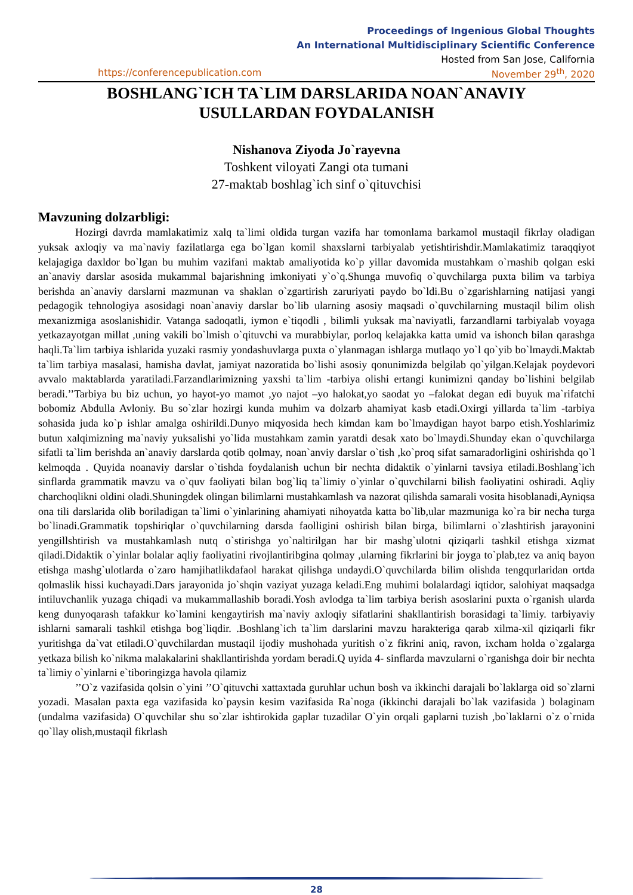Proceedings of Ingenious Global Thoughts
An International Multidisciplinary Scientific Conference
Hosted from San Jose, California
https://conferencepublication.com November 29<sup>th</sup>, 2020
BOSHLANG`ICH TA`LIM DARSLARIDA NOAN`ANAVIY
USULLARDAN FOYDALANISH
Nishanova Ziyoda Jo`rayevna
Toshkent viloyati Zangi ota tumani
27-maktab boshlag`ich sinf o`qituvchisi
Mavzuning dolzarbligi:
Hozirgi davrda mamlakatimiz xalq ta`limi oldida turgan vazifa har tomonlama barkamol mustaqil fikrlay oladigan yuksak axloqiy va ma`naviy fazilatlarga ega bo`lgan komil shaxslarni tarbiyalab yetishtirishdir.Mamlakatimiz taraqqiyot kelajagiga daxldor bo`lgan bu muhim vazifani maktab amaliyotida ko`p yillar davomida mustahkam o`rnashib qolgan eski an`anaviy darslar asosida mukammal bajarishning imkoniyati y`o`q.Shunga muvofiq o`quvchilarga puxta bilim va tarbiya berishda an`anaviy darslarni mazmunan va shaklan o`zgartirish zaruriyati paydo bo`ldi.Bu o`zgarishlarning natijasi yangi pedagogik tehnologiya asosidagi noan`anaviy darslar bo`lib ularning asosiy maqsadi o`quvchilarning mustaqil bilim olish mexanizmiga asoslanishidir. Vatanga sadoqatli, iymon e`tiqodli , bilimli yuksak ma`naviyatli, farzandlarni tarbiyalab voyaga yetkazayotgan millat ,uning vakili bo`lmish o`qituvchi va murabbiylar, porloq kelajakka katta umid va ishonch bilan qarashga haqli.Ta`lim tarbiya ishlarida yuzaki rasmiy yondashuvlarga puxta o`ylanmagan ishlarga mutlaqo yo`l qo`yib bo`lmaydi.Maktab ta`lim tarbiya masalasi, hamisha davlat, jamiyat nazoratida bo`lishi asosiy qonunimizda belgilab qo`yilgan.Kelajak poydevori avvalo maktablarda yaratiladi.Farzandlarimizning yaxshi ta`lim -tarbiya olishi ertangi kunimizni qanday bo`lishini belgilab beradi.’’Tarbiya bu biz uchun, yo hayot-yo mamot ,yo najot –yo halokat,yo saodat yo –falokat degan edi buyuk ma`rifatchi bobomiz Abdulla Avloniy. Bu so`zlar hozirgi kunda muhim va dolzarb ahamiyat kasb etadi.Oxirgi yillarda ta`lim -tarbiya sohasida juda ko`p ishlar amalga oshirildi.Dunyo miqyosida hech kimdan kam bo`lmaydigan hayot barpo etish.Yoshlarimiz butun xalqimizning ma`naviy yuksalishi yo`lida mustahkam zamin yaratdi desak xato bo`lmaydi.Shunday ekan o`quvchilarga sifatli ta`lim berishda an`anaviy darslarda qotib qolmay, noan`anviy darslar o`tish ,ko`proq sifat samaradorligini oshirishda qo`l kelmoqda . Quyida noanaviy darslar o`tishda foydalanish uchun bir nechta didaktik o`yinlarni tavsiya etiladi.Boshlang`ich sinflarda grammatik mavzu va o`quv faoliyati bilan bog`liq ta`limiy o`yinlar o`quvchilarni bilish faoliyatini oshiradi. Aqliy charchoqlikni oldini oladi.Shuningdek olingan bilimlarni mustahkamlash va nazorat qilishda samarali vosita hisoblanadi,Ayniqsa ona tili darslarida olib boriladigan ta`limi o`yinlarining ahamiyati nihoyatda katta bo`lib,ular mazmuniga ko`ra bir necha turga bo`linadi.Grammatik topshiriqlar o`quvchilarning darsda faolligini oshirish bilan birga, bilimlarni o`zlashtirish jarayonini yengillshtirish va mustahkamlash nutq o`stirishga yo`naltirilgan har bir mashg`ulotni qiziqarli tashkil etishga xizmat qiladi.Didaktik o`yinlar bolalar aqliy faoliyatini rivojlantiribgina qolmay ,ularning fikrlarini bir joyga to`plab,tez va aniq bayon etishga mashg`ulotlarda o`zaro hamjihatlikdafaol harakat qilishga undaydi.O`quvchilarda bilim olishda tengqurlaridan ortda qolmaslik hissi kuchayadi.Dars jarayonida jo`shqin vaziyat yuzaga keladi.Eng muhimi bolalardagi iqtidor, salohiyat maqsadga intiluvchanlik yuzaga chiqadi va mukammallashib boradi.Yosh avlodga ta`lim tarbiya berish asoslarini puxta o`rganish ularda keng dunyoqarash tafakkur ko`lamini kengaytirish ma`naviy axloqiy sifatlarini shakllantirish borasidagi ta`limiy. tarbiyaviy ishlarni samarali tashkil etishga bog`liqdir. .Boshlang`ich ta`lim darslarini mavzu harakteriga qarab xilma-xil qiziqarli fikr yuritishga da`vat etiladi.O`quvchilardan mustaqil ijodiy mushohada yuritish o`z fikrini aniq, ravon, ixcham holda o`zgalarga yetkaza bilish ko`nikma malakalarini shakllantirishda yordam beradi.Q uyida 4- sinflarda mavzularni o`rganishga doir bir nechta ta`limiy o`yinlarni e`tiboringizga havola qilamiz
’’O`z vazifasida qolsin o`yini ’’O`qituvchi xattaxtada guruhlar uchun bosh va ikkinchi darajali bo`laklarga oid so`zlarni yozadi. Masalan paxta ega vazifasida ko`paysin kesim vazifasida Ra`noga (ikkinchi darajali bo`lak vazifasida ) bolaginam (undalma vazifasida) O`quvchilar shu so`zlar ishtirokida gaplar tuzadilar O`yin orqali gaplarni tuzish ,bo`laklarni o`z o`rnida qo`llay olish,mustaqil fikrlash
28